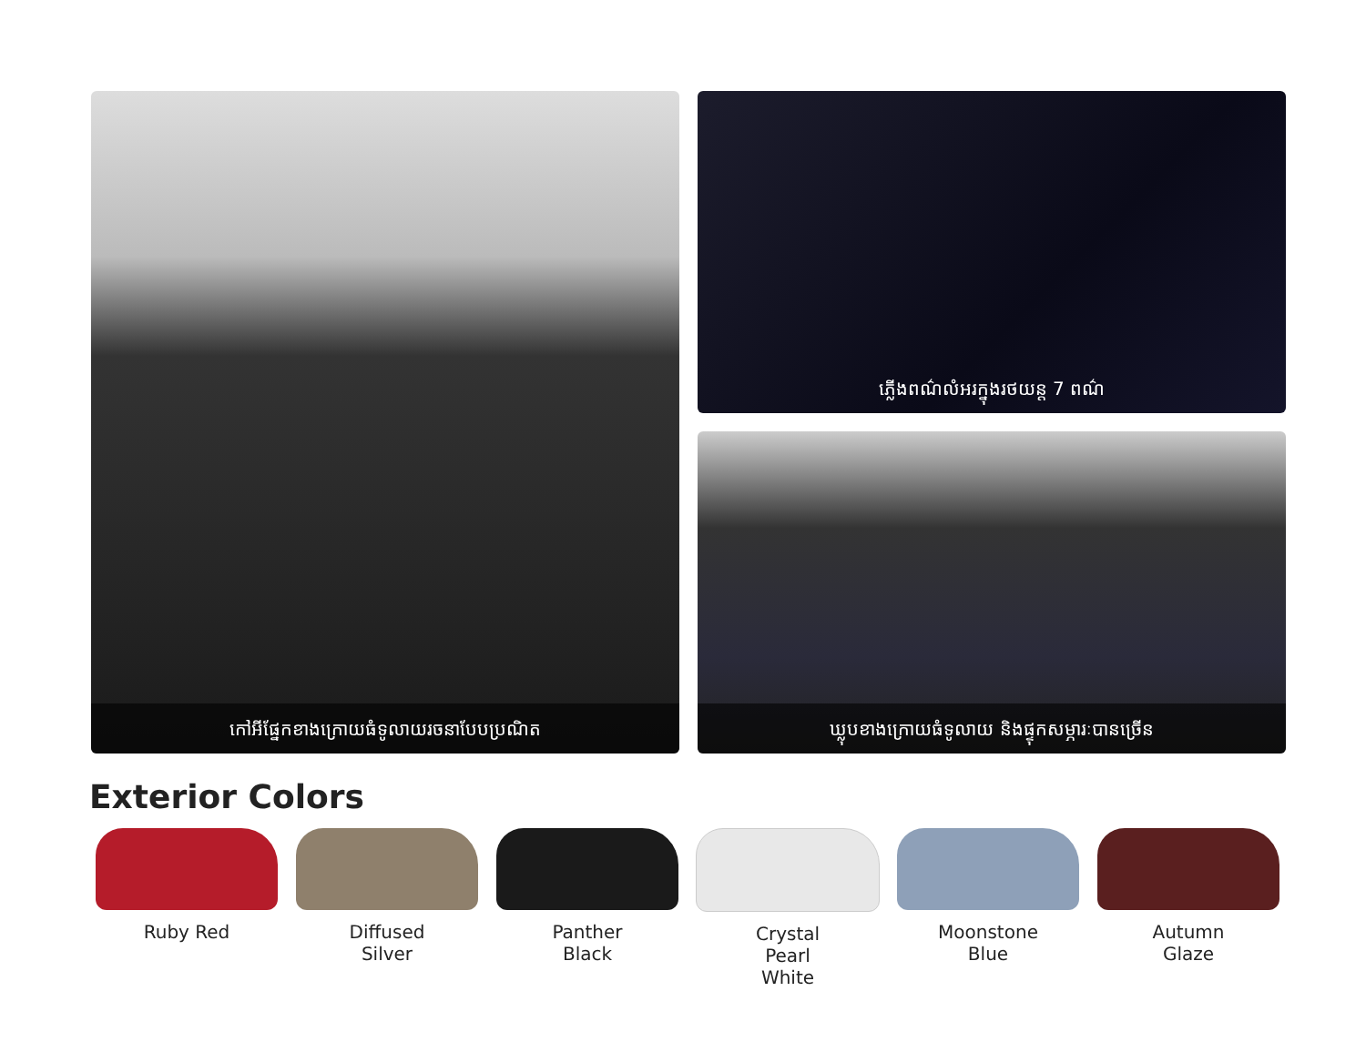កៅអីផ្នែកខាងក្រោយធំទូលាយរចនាបែបប្រណិត
ភ្លើងពណ៌លំអរក្នុងរថយន្ត 7 ពណ៌
ឃ្លុបខាងក្រោយធំទូលាយ និងផ្ទុកសម្ភារៈបានច្រើន
Exterior Colors
Ruby Red Diffused
Silver
Panther
Black
Crystal
Pearl
White
Moonstone
Blue
Autumn
Glaze